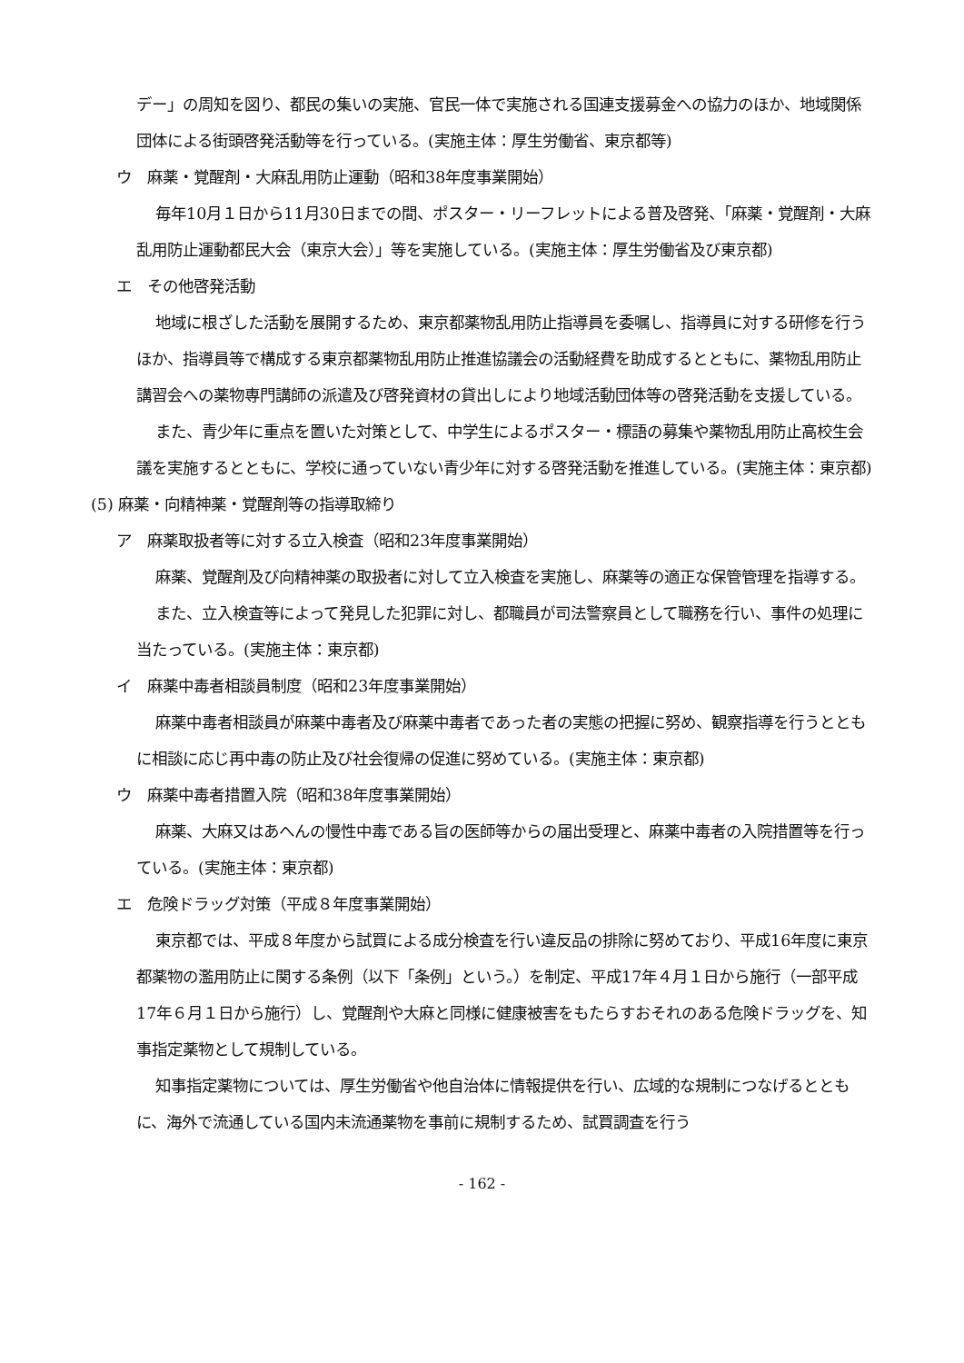デー」の周知を図り、都民の集いの実施、官民一体で実施される国連支援募金への協力のほか、地域関係団体による街頭啓発活動等を行っている。(実施主体：厚生労働省、東京都等)
ウ　麻薬・覚醒剤・大麻乱用防止運動（昭和38年度事業開始）
毎年10月１日から11月30日までの間、ポスター・リーフレットによる普及啓発、「麻薬・覚醒剤・大麻乱用防止運動都民大会（東京大会）」等を実施している。(実施主体：厚生労働省及び東京都)
エ　その他啓発活動
地域に根ざした活動を展開するため、東京都薬物乱用防止指導員を委嘱し、指導員に対する研修を行うほか、指導員等で構成する東京都薬物乱用防止推進協議会の活動経費を助成するとともに、薬物乱用防止講習会への薬物専門講師の派遣及び啓発資材の貸出しにより地域活動団体等の啓発活動を支援している。
また、青少年に重点を置いた対策として、中学生によるポスター・標語の募集や薬物乱用防止高校生会議を実施するとともに、学校に通っていない青少年に対する啓発活動を推進している。(実施主体：東京都)
(5) 麻薬・向精神薬・覚醒剤等の指導取締り
ア　麻薬取扱者等に対する立入検査（昭和23年度事業開始）
麻薬、覚醒剤及び向精神薬の取扱者に対して立入検査を実施し、麻薬等の適正な保管管理を指導する。
また、立入検査等によって発見した犯罪に対し、都職員が司法警察員として職務を行い、事件の処理に当たっている。(実施主体：東京都)
イ　麻薬中毒者相談員制度（昭和23年度事業開始）
麻薬中毒者相談員が麻薬中毒者及び麻薬中毒者であった者の実態の把握に努め、観察指導を行うとともに相談に応じ再中毒の防止及び社会復帰の促進に努めている。(実施主体：東京都)
ウ　麻薬中毒者措置入院（昭和38年度事業開始）
麻薬、大麻又はあへんの慢性中毒である旨の医師等からの届出受理と、麻薬中毒者の入院措置等を行っている。(実施主体：東京都)
エ　危険ドラッグ対策（平成８年度事業開始）
東京都では、平成８年度から試買による成分検査を行い違反品の排除に努めており、平成16年度に東京都薬物の濫用防止に関する条例（以下「条例」という。）を制定、平成17年４月１日から施行（一部平成17年６月１日から施行）し、覚醒剤や大麻と同様に健康被害をもたらすおそれのある危険ドラッグを、知事指定薬物として規制している。
知事指定薬物については、厚生労働省や他自治体に情報提供を行い、広域的な規制につなげるとともに、海外で流通している国内未流通薬物を事前に規制するため、試買調査を行う
- 162 -